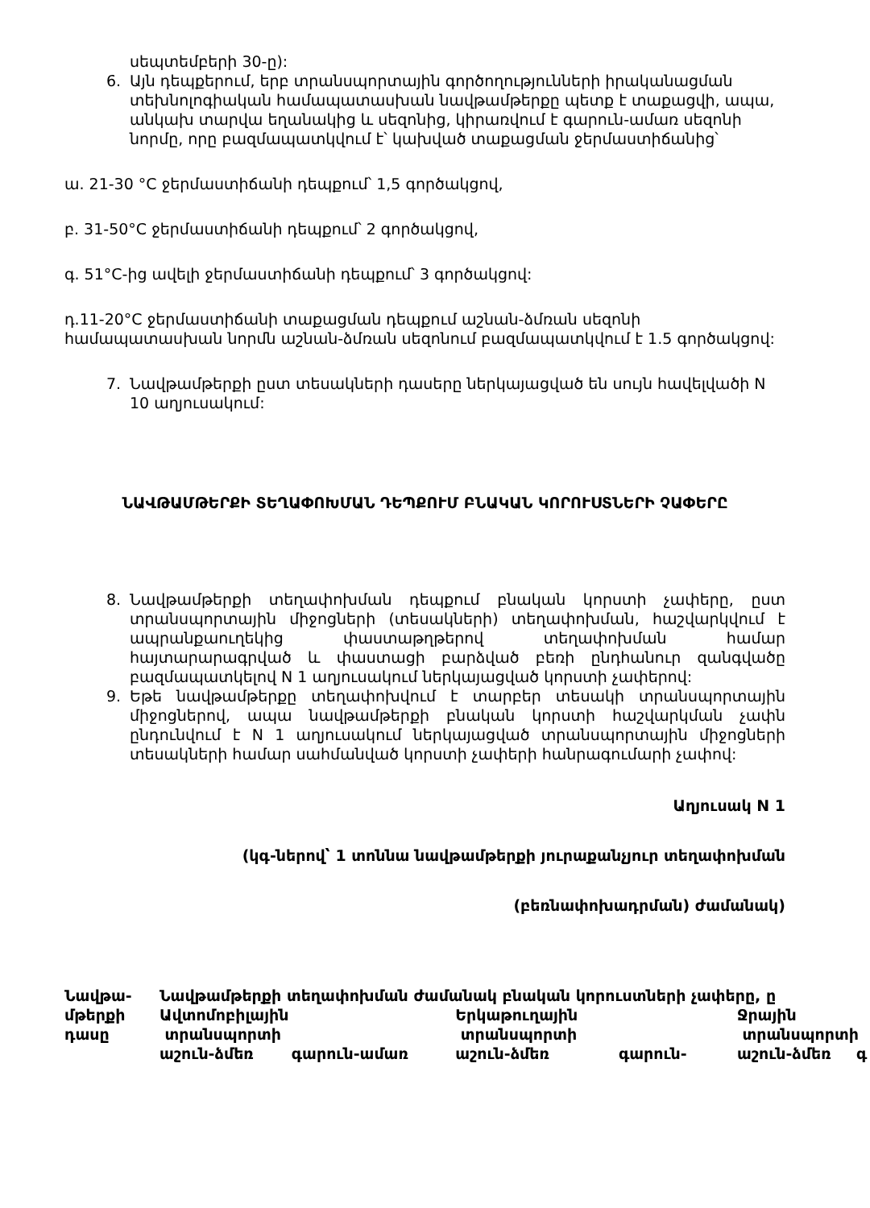սեպտեմբերի 30-ը):
6. Այն դեպքերում, երբ տրանսպորտային գործողությունների իրականացման տեխնոլոգիական համապատասխան նավթամթերքը պետք է տաքացվի, ապա, անկախ տարվա եղանակից և սեզոնից, կիրառվում է գարուն-ամառ սեզոնի նորմը, որը բազմապատկվում է՝ կախված տաքացման ջերմաստիճանից՝
ա. 21-30 °C ջերմաստիճանի դեպքում՝ 1,5 գործակցով,
բ. 31-50°C ջերմաստիճանի դեպքում՝ 2 գործակցով,
գ. 51°C-ից ավելի ջերմաստիճանի դեպքում՝ 3 գործակցով:
դ.11-20°C ջերմաստիճանի տաքացման դեպքում աշնան-ձմռան սեզոնի համապատասխան նորմն աշնան-ձմռան սեզոնում բազմապատկվում է 1.5 գործակցով:
7. Նավթամթերքի ըստ տեսակների դասերը ներկայացված են սույն հավելվածի N 10 աղյուսակում:
ՆԱՎԹԱՄԹԵՐՔԻ ՏԵՂԱՓՈԽՄԱՆ ԴԵՊՔՈՒՄ ԲՆԱԿԱՆ ԿՈՐՈՒՍՏՆԵՐԻ ՉԱՓԵՐԸ
8. Նավթամթերքի տեղափոխման դեպքում բնական կորստի չափերը, ըստ տրանսպորտային միջոցների (տեսակների) տեղափոխման, հաշվարկվում է ապրանքաուղեկից փաստաթղթերով տեղափոխման համար հայտարարագրված և փաստացի բարձված բեռի ընդհանուր զանգվածը բազմապատկելով N 1 աղյուսակում ներկայացված կորստի չափերով:
9. Եթե նավթամթերքը տեղափոխվում է տարբեր տեսակի տրանսպորտային միջոցներով, ապա նավթամթերքի բնական կորստի հաշվարկման չափն ընդունվում է N 1 աղյուսակում ներկայացված տրանսպորտային միջոցների տեսակների համար սահմանված կորստի չափերի հանրագումարի չափով:
Աղյուսակ N 1
(կգ-ներով՝ 1 տոննա նավթամթերքի յուրաքանչյուր տեղափոխման
(բեռնափոխադրման) ժամանակ)
| Նավթա- մթերքի դասը | Նավթամթերքի տեղափոխման ժամանակ բնական կորուստների չափերը, ը | | | | | |
| | Ավտոմոբիլային տրանսպորտի | | Երկաթուղային տրանսպորտի | | Ջրային տրանսպորտի | |
| | աշուն-ձմեռ | գարուն-ամառ | աշուն-ձմեռ | գարուն- | աշուն-ձմեռ | գ |